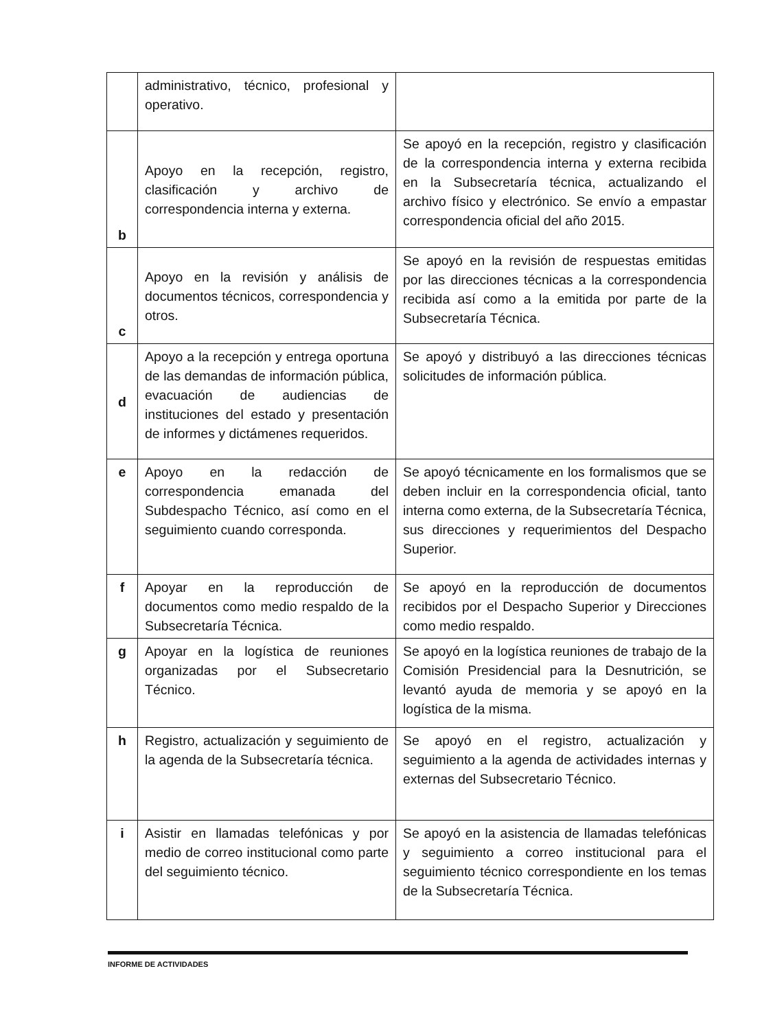| | administrativo, técnico, profesional y operativo. | |
| b | Apoyo en la recepción, registro, clasificación y archivo de correspondencia interna y externa. | Se apoyó en la recepción, registro y clasificación de la correspondencia interna y externa recibida en la Subsecretaría técnica, actualizando el archivo físico y electrónico. Se envío a empastar correspondencia oficial del año 2015. |
| c | Apoyo en la revisión y análisis de documentos técnicos, correspondencia y otros. | Se apoyó en la revisión de respuestas emitidas por las direcciones técnicas a la correspondencia recibida así como a la emitida por parte de la Subsecretaría Técnica. |
| d | Apoyo a la recepción y entrega oportuna de las demandas de información pública, evacuación de audiencias de instituciones del estado y presentación de informes y dictámenes requeridos. | Se apoyó y distribuyó a las direcciones técnicas solicitudes de información pública. |
| e | Apoyo en la redacción de correspondencia emanada del Subdespacho Técnico, así como en el seguimiento cuando corresponda. | Se apoyó técnicamente en los formalismos que se deben incluir en la correspondencia oficial, tanto interna como externa, de la Subsecretaría Técnica, sus direcciones y requerimientos del Despacho Superior. |
| f | Apoyar en la reproducción de documentos como medio respaldo de la Subsecretaría Técnica. | Se apoyó en la reproducción de documentos recibidos por el Despacho Superior y Direcciones como medio respaldo. |
| g | Apoyar en la logística de reuniones organizadas por el Subsecretario Técnico. | Se apoyó en la logística reuniones de trabajo de la Comisión Presidencial para la Desnutrición, se levantó ayuda de memoria y se apoyó en la logística de la misma. |
| h | Registro, actualización y seguimiento de la agenda de la Subsecretaría técnica. | Se apoyó en el registro, actualización y seguimiento a la agenda de actividades internas y externas del Subsecretario Técnico. |
| i | Asistir en llamadas telefónicas y por medio de correo institucional como parte del seguimiento técnico. | Se apoyó en la asistencia de llamadas telefónicas y seguimiento a correo institucional para el seguimiento técnico correspondiente en los temas de la Subsecretaría Técnica. |
INFORME DE ACTIVIDADES